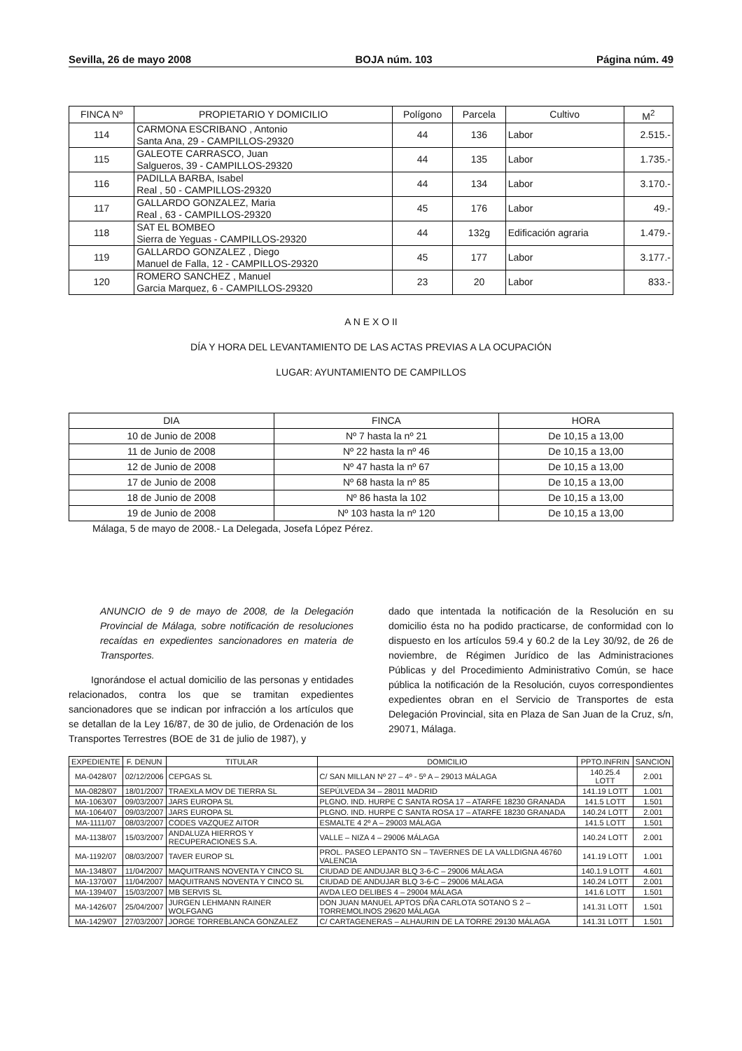Sevilla, 26 de mayo 2008 BOJA núm. 103 Página núm. 49
| FINCA Nº | PROPIETARIO Y DOMICILIO | Polígono | Parcela | Cultivo | M<sup>2</sup> |
| --- | --- | --- | --- | --- | --- |
| 114 | CARMONA ESCRIBANO , Antonio Santa Ana, 29 - CAMPILLOS-29320 | 44 | 136 | Labor | 2.515.- |
| 115 | GALEOTE CARRASCO, Juan Salgueros, 39 - CAMPILLOS-29320 | 44 | 135 | Labor | 1.735.- |
| 116 | PADILLA BARBA, Isabel Real , 50 - CAMPILLOS-29320 | 44 | 134 | Labor | 3.170.- |
| 117 | GALLARDO GONZALEZ, Maria Real , 63 - CAMPILLOS-29320 | 45 | 176 | Labor | 49.- |
| 118 | SAT EL BOMBEO Sierra de Yeguas - CAMPILLOS-29320 | 44 | 132g | Edificación agraria | 1.479.- |
| 119 | GALLARDO GONZALEZ , Diego Manuel de Falla, 12 - CAMPILLOS-29320 | 45 | 177 | Labor | 3.177.- |
| 120 | ROMERO SANCHEZ , Manuel Garcia Marquez, 6 - CAMPILLOS-29320 | 23 | 20 | Labor | 833.- |
A N E X O II
DÍA Y HORA DEL LEVANTAMIENTO DE LAS ACTAS PREVIAS A LA OCUPACIÓN
LUGAR: AYUNTAMIENTO DE CAMPILLOS
| DIA | FINCA | HORA |
| --- | --- | --- |
| 10 de Junio de 2008 | Nº 7 hasta la nº 21 | De 10,15 a 13,00 |
| 11 de Junio de 2008 | Nº 22 hasta la nº 46 | De 10,15 a 13,00 |
| 12 de Junio de 2008 | Nº 47 hasta la nº 67 | De 10,15 a 13,00 |
| 17 de Junio de 2008 | Nº 68 hasta la nº 85 | De 10,15 a 13,00 |
| 18 de Junio de 2008 | Nº 86 hasta la 102 | De 10,15 a 13,00 |
| 19 de Junio de 2008 | Nº 103 hasta la nº 120 | De 10,15 a 13,00 |
Málaga, 5 de mayo de 2008.- La Delegada, Josefa López Pérez.
ANUNCIO de 9 de mayo de 2008, de la Delegación Provincial de Málaga, sobre notificación de resoluciones recaídas en expedientes sancionadores en materia de Transportes.
Ignorándose el actual domicilio de las personas y entidades relacionados, contra los que se tramitan expedientes sancionadores que se indican por infracción a los artículos que se detallan de la Ley 16/87, de 30 de julio, de Ordenación de los Transportes Terrestres (BOE de 31 de julio de 1987), y
dado que intentada la notificación de la Resolución en su domicilio ésta no ha podido practicarse, de conformidad con lo dispuesto en los artículos 59.4 y 60.2 de la Ley 30/92, de 26 de noviembre, de Régimen Jurídico de las Administraciones Públicas y del Procedimiento Administrativo Común, se hace pública la notificación de la Resolución, cuyos correspondientes expedientes obran en el Servicio de Transportes de esta Delegación Provincial, sita en Plaza de San Juan de la Cruz, s/n, 29071, Málaga.
| EXPEDIENTE | F. DENUN | TITULAR | DOMICILIO | PPTO.INFRIN | SANCION |
| --- | --- | --- | --- | --- | --- |
| MA-0428/07 | 02/12/2006 | CEPGAS SL | C/ SAN MILLAN Nº 27 – 4º - 5º A – 29013 MÁLAGA | 140.25.4 LOTT | 2.001 |
| MA-0828/07 | 18/01/2007 | TRAEXLA MOV DE TIERRA SL | SEPÚLVEDA 34 – 28011 MADRID | 141.19 LOTT | 1.001 |
| MA-1063/07 | 09/03/2007 | JARS EUROPA SL | PLGNO. IND. HURPE C SANTA ROSA 17 – ATARFE 18230 GRANADA | 141.5 LOTT | 1.501 |
| MA-1064/07 | 09/03/2007 | JARS EUROPA SL | PLGNO. IND. HURPE C SANTA ROSA 17 – ATARFE 18230 GRANADA | 140.24 LOTT | 2.001 |
| MA-1111/07 | 08/03/2007 | CODES VAZQUEZ AITOR | ESMALTE 4 2º A – 29003 MÁLAGA | 141.5 LOTT | 1.501 |
| MA-1138/07 | 15/03/2007 | ANDALUZA HIERROS Y RECUPERACIONES S.A. | VALLE – NIZA 4 – 29006 MÁLAGA | 140.24 LOTT | 2.001 |
| MA-1192/07 | 08/03/2007 | TAVER EUROP SL | PROL. PASEO LEPANTO SN – TAVERNES DE LA VALLDIGNA 46760 VALENCIA | 141.19 LOTT | 1.001 |
| MA-1348/07 | 11/04/2007 | MAQUITRANS NOVENTA Y CINCO SL | CIUDAD DE ANDUJAR BLQ 3-6-C – 29006 MÁLAGA | 140.1.9 LOTT | 4.601 |
| MA-1370/07 | 11/04/2007 | MAQUITRANS NOVENTA Y CINCO SL | CIUDAD DE ANDUJAR BLQ 3-6-C – 29006 MÁLAGA | 140.24 LOTT | 2.001 |
| MA-1394/07 | 15/03/2007 | MB SERVIS SL | AVDA LEO DELIBES 4 – 29004 MÁLAGA | 141.6 LOTT | 1.501 |
| MA-1426/07 | 25/04/2007 | JURGEN LEHMANN RAINER WOLFGANG | DON JUAN MANUEL APTOS DÑA CARLOTA SOTANO S 2 – TORREMOLINOS 29620 MÁLAGA | 141.31 LOTT | 1.501 |
| MA-1429/07 | 27/03/2007 | JORGE TORREBLANCA GONZALEZ | C/ CARTAGENERAS – ALHAURIN DE LA TORRE 29130 MÁLAGA | 141.31 LOTT | 1.501 |